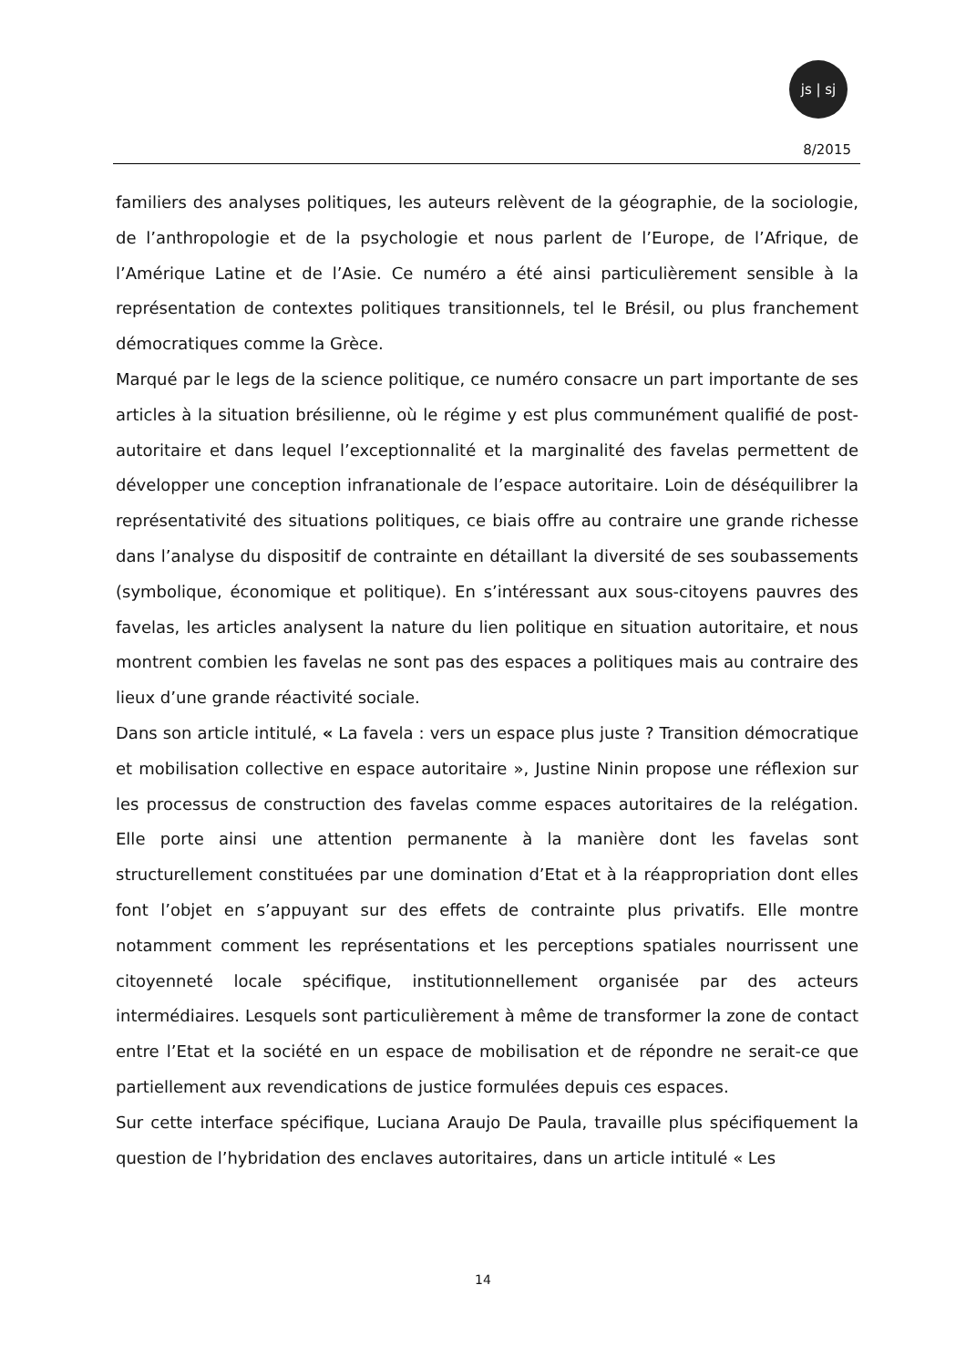js | sj
8/2015
familiers des analyses politiques, les auteurs relèvent de la géographie, de la sociologie, de l’anthropologie et de la psychologie et nous parlent de l’Europe, de l’Afrique, de l’Amérique Latine et de l’Asie. Ce numéro a été ainsi particulièrement sensible à la représentation de contextes politiques transitionnels, tel le Brésil, ou plus franchement démocratiques comme la Grèce.
Marqué par le legs de la science politique, ce numéro consacre un part importante de ses articles à la situation brésilienne, où le régime y est plus communément qualifié de post-autoritaire et dans lequel l’exceptionnalité et la marginalité des favelas permettent de développer une conception infranationale de l’espace autoritaire. Loin de déséquilibrer la représentativité des situations politiques, ce biais offre au contraire une grande richesse dans l’analyse du dispositif de contrainte en détaillant la diversité de ses soubassements (symbolique, économique et politique). En s’intéressant aux sous-citoyens pauvres des favelas, les articles analysent la nature du lien politique en situation autoritaire, et nous montrent combien les favelas ne sont pas des espaces a politiques mais au contraire des lieux d’une grande réactivité sociale.
Dans son article intitulé, « La favela : vers un espace plus juste ? Transition démocratique et mobilisation collective en espace autoritaire », Justine Ninin propose une réflexion sur les processus de construction des favelas comme espaces autoritaires de la relégation. Elle porte ainsi une attention permanente à la manière dont les favelas sont structurellement constituées par une domination d’Etat et à la réappropriation dont elles font l’objet en s’appuyant sur des effets de contrainte plus privatifs. Elle montre notamment comment les représentations et les perceptions spatiales nourrissent une citoyenneté locale spécifique, institutionnellement organisée par des acteurs intermédiaires. Lesquels sont particulièrement à même de transformer la zone de contact entre l’Etat et la société en un espace de mobilisation et de répondre ne serait-ce que partiellement aux revendications de justice formulées depuis ces espaces.
Sur cette interface spécifique, Luciana Araujo De Paula, travaille plus spécifiquement la question de l’hybridation des enclaves autoritaires, dans un article intitulé « Les
14